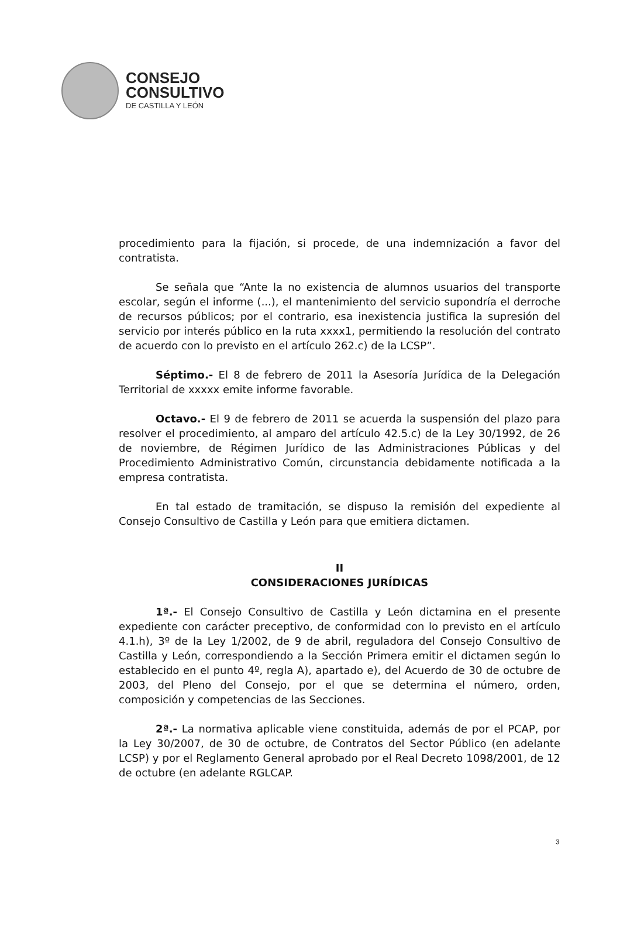CONSEJO
CONSULTIVO
DE CASTILLA Y LEÓN
procedimiento para la fijación, si procede, de una indemnización a favor del contratista.
Se señala que “Ante la no existencia de alumnos usuarios del transporte escolar, según el informe (...), el mantenimiento del servicio supondría el derroche de recursos públicos; por el contrario, esa inexistencia justifica la supresión del servicio por interés público en la ruta xxxx1, permitiendo la resolución del contrato de acuerdo con lo previsto en el artículo 262.c) de la LCSP”.
Séptimo.- El 8 de febrero de 2011 la Asesoría Jurídica de la Delegación Territorial de xxxxx emite informe favorable.
Octavo.- El 9 de febrero de 2011 se acuerda la suspensión del plazo para resolver el procedimiento, al amparo del artículo 42.5.c) de la Ley 30/1992, de 26 de noviembre, de Régimen Jurídico de las Administraciones Públicas y del Procedimiento Administrativo Común, circunstancia debidamente notificada a la empresa contratista.
En tal estado de tramitación, se dispuso la remisión del expediente al Consejo Consultivo de Castilla y León para que emitiera dictamen.
II
CONSIDERACIONES JURÍDICAS
1ª.- El Consejo Consultivo de Castilla y León dictamina en el presente expediente con carácter preceptivo, de conformidad con lo previsto en el artículo 4.1.h), 3º de la Ley 1/2002, de 9 de abril, reguladora del Consejo Consultivo de Castilla y León, correspondiendo a la Sección Primera emitir el dictamen según lo establecido en el punto 4º, regla A), apartado e), del Acuerdo de 30 de octubre de 2003, del Pleno del Consejo, por el que se determina el número, orden, composición y competencias de las Secciones.
2ª.- La normativa aplicable viene constituida, además de por el PCAP, por la Ley 30/2007, de 30 de octubre, de Contratos del Sector Público (en adelante LCSP) y por el Reglamento General aprobado por el Real Decreto 1098/2001, de 12 de octubre (en adelante RGLCAP.
3